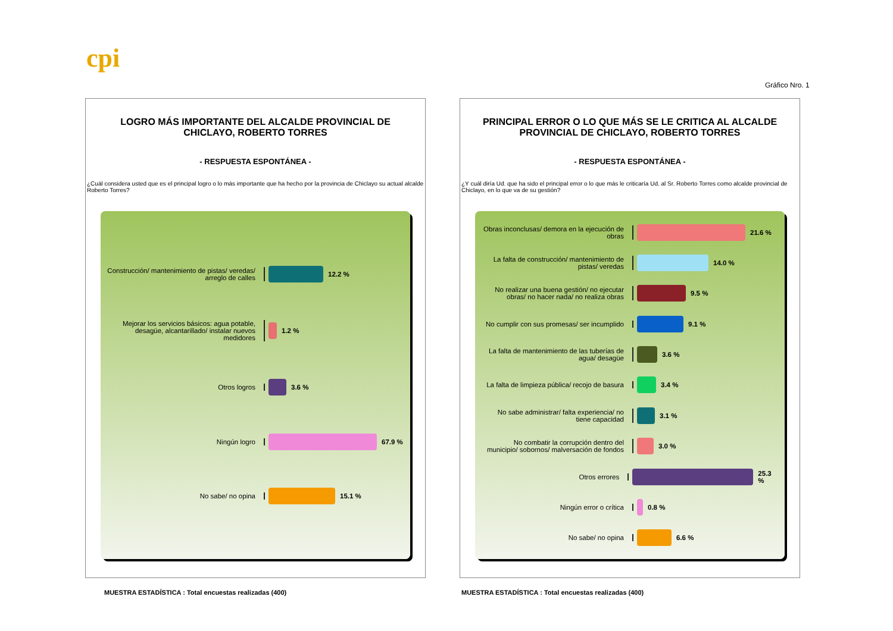cpi
Gráfico Nro. 1
LOGRO MÁS IMPORTANTE DEL ALCALDE PROVINCIAL DE CHICLAYO, ROBERTO TORRES
- RESPUESTA ESPONTÁNEA -
¿Cuál considera usted que es el principal logro o lo más importante que ha hecho por la provincia de Chiclayo su actual alcalde Roberto Torres?
Construcción/ mantenimiento de pistas/ veredas/ arreglo de calles
12.2 %
Mejorar los servicios básicos: agua potable, desagüe, alcantarillado/ instalar nuevos medidores
1.2 %
Otros logros 3.6 %
Ningún logro 67.9 %
No sabe/ no opina 15.1 %
PRINCIPAL ERROR O LO QUE MÁS SE LE CRITICA AL ALCALDE PROVINCIAL DE CHICLAYO, ROBERTO TORRES
- RESPUESTA ESPONTÁNEA -
¿Y cuál diría Ud. que ha sido el principal error o lo que más le criticaría Ud. al Sr. Roberto Torres como alcalde provincial de Chiclayo, en lo que va de su gestión?
Obras inconclusas/ demora en la ejecución de obras
21.6 %
La falta de construcción/ mantenimiento de pistas/ veredas
14.0 %
No realizar una buena gestión/ no ejecutar obras/ no hacer nada/ no realiza obras
9.5 %
No cumplir con sus promesas/ ser incumplido
9.1 %
La falta de mantenimiento de las tuberías de agua/ desagüe
3.6 %
La falta de limpieza pública/ recojo de basura
3.4 %
No sabe administrar/ falta experiencia/ no tiene capacidad
3.1 %
No combatir la corrupción dentro del municipio/ sobornos/ malversación de fondos
3.0 %
Otros errores 25.3 %
Ningún error o crítica 0.8 %
No sabe/ no opina 6.6 %
MUESTRA ESTADÍSTICA : Total encuestas realizadas (400)
MUESTRA ESTADÍSTICA : Total encuestas realizadas (400)